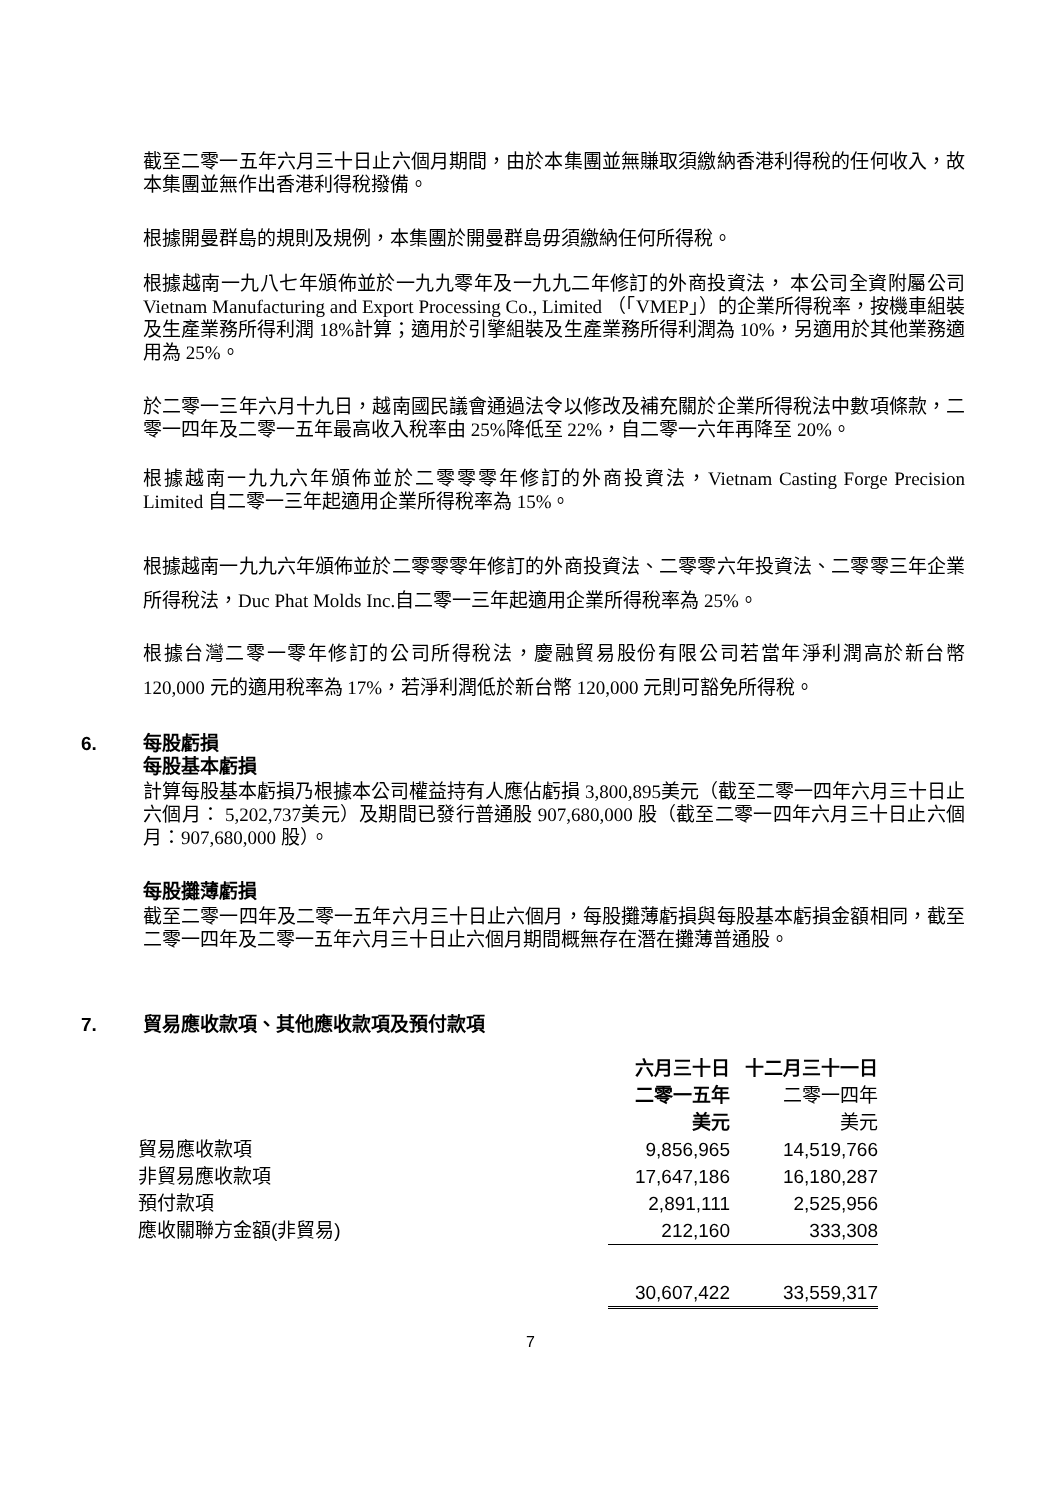截至二零一五年六月三十日止六個月期間，由於本集團並無賺取須繳納香港利得稅的任何收入，故本集團並無作出香港利得稅撥備。
根據開曼群島的規則及規例，本集團於開曼群島毋須繳納任何所得稅。
根據越南一九八七年頒佈並於一九九零年及一九九二年修訂的外商投資法， 本公司全資附屬公司 Vietnam Manufacturing and Export Processing Co., Limited （「VMEP」）的企業所得稅率，按機車組裝及生產業務所得利潤 18%計算；適用於引擎組裝及生產業務所得利潤為 10%，另適用於其他業務適用為 25%。
於二零一三年六月十九日，越南國民議會通過法令以修改及補充關於企業所得稅法中數項條款，二零一四年及二零一五年最高收入稅率由 25%降低至 22%，自二零一六年再降至 20%。
根據越南一九九六年頒佈並於二零零零年修訂的外商投資法，Vietnam Casting Forge Precision Limited 自二零一三年起適用企業所得稅率為 15%。
根據越南一九九六年頒佈並於二零零零年修訂的外商投資法、二零零六年投資法、二零零三年企業所得稅法，Duc Phat Molds Inc.自二零一三年起適用企業所得稅率為 25%。
根據台灣二零一零年修訂的公司所得稅法，慶融貿易股份有限公司若當年淨利潤高於新台幣 120,000 元的適用稅率為 17%，若淨利潤低於新台幣 120,000 元則可豁免所得稅。
6. 每股虧損
每股基本虧損
計算每股基本虧損乃根據本公司權益持有人應佔虧損 3,800,895美元（截至二零一四年六月三十日止六個月： 5,202,737美元）及期間已發行普通股 907,680,000 股（截至二零一四年六月三十日止六個月：907,680,000 股）。
每股攤薄虧損
截至二零一四年及二零一五年六月三十日止六個月，每股攤薄虧損與每股基本虧損金額相同，截至二零一四年及二零一五年六月三十日止六個月期間概無存在潛在攤薄普通股。
7. 貿易應收款項、其他應收款項及預付款項
| | 六月三十日 | 十二月三十一日 |
| --- | --- | --- |
| | 二零一五年 | 二零一四年 |
| | 美元 | 美元 |
| 貿易應收款項 | 9,856,965 | 14,519,766 |
| 非貿易應收款項 | 17,647,186 | 16,180,287 |
| 預付款項 | 2,891,111 | 2,525,956 |
| 應收關聯方金額(非貿易) | 212,160 | 333,308 |
| | 30,607,422 | 33,559,317 |
7